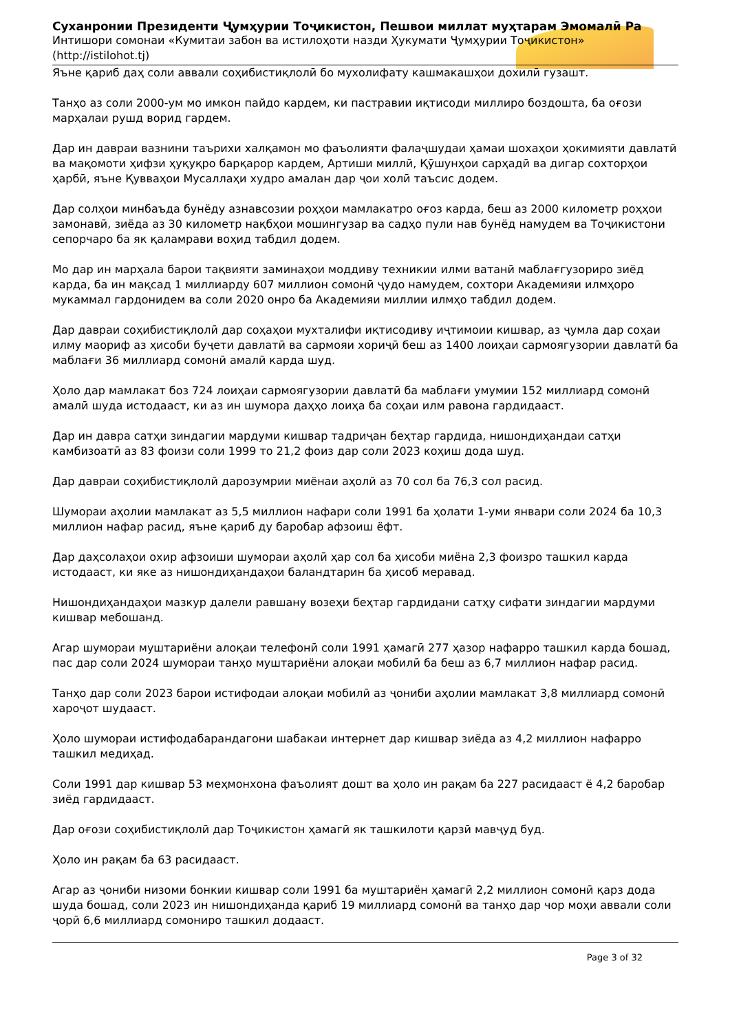Суханронии Президенти Ҷумҳурии Тоҷикистон, Пешвои миллат муҳтарам Эмомалӣ Ра
Интишори сомонаи «Кумитаи забон ва истилоҳоти назди Ҳукумати Ҷумҳурии Тоҷикистон»
(http://istilohot.tj)
Яъне қариб даҳ соли аввали соҳибистиқлолӣ бо мухолифату кашмакашҳои дохилӣ гузашт.
Танҳо аз соли 2000-ум мо имкон пайдо кардем, ки пастравии иқтисоди миллиро боздошта, ба оғози марҳалаи рушд ворид гардем.
Дар ин давраи вазнини таърихи халқамон мо фаъолияти фалаҷшудаи ҳамаи шохаҳои ҳокимияти давлатӣ ва мақомоти ҳифзи ҳуқуқро барқарор кардем, Артиши миллӣ, Қӯшунҳои сарҳадӣ ва дигар сохторҳои ҳарбӣ, яъне Қувваҳои Мусаллаҳи худро амалан дар ҷои холӣ таъсис додем.
Дар солҳои минбаъда бунёду азнавсозии роҳҳои мамлакатро оғоз карда, беш аз 2000 километр роҳҳои замонавӣ, зиёда аз 30 километр нақбҳои мошингузар ва садҳо пули нав бунёд намудем ва Тоҷикистони сепорчаро ба як қаламрави воҳид табдил додем.
Мо дар ин марҳала барои тақвияти заминаҳои моддиву техникии илми ватанӣ маблағгузориро зиёд карда, ба ин мақсад 1 миллиарду 607 миллион сомонӣ ҷудо намудем, сохтори Академияи илмҳоро мукаммал гардонидем ва соли 2020 онро ба Академияи миллии илмҳо табдил додем.
Дар давраи соҳибистиқлолӣ дар соҳаҳои мухталифи иқтисодиву иҷтимоии кишвар, аз ҷумла дар соҳаи илму маориф аз ҳисоби буҷети давлатӣ ва сармояи хориҷӣ беш аз 1400 лоиҳаи сармоягузории давлатӣ ба маблағи 36 миллиард сомонӣ амалӣ карда шуд.
Ҳоло дар мамлакат боз 724 лоиҳаи сармоягузории давлатӣ ба маблағи умумии 152 миллиард сомонӣ амалӣ шуда истодааст, ки аз ин шумора даҳҳо лоиҳа ба соҳаи илм равона гардидааст.
Дар ин давра сатҳи зиндагии мардуми кишвар тадриҷан беҳтар гардида, нишондиҳандаи сатҳи камбизоатӣ аз 83 фоизи соли 1999 то 21,2 фоиз дар соли 2023 коҳиш дода шуд.
Дар давраи соҳибистиқлолӣ дарозумрии миёнаи аҳолӣ аз 70 сол ба 76,3 сол расид.
Шумораи аҳолии мамлакат аз 5,5 миллион нафари соли 1991 ба ҳолати 1-уми январи соли 2024 ба 10,3 миллион нафар расид, яъне қариб ду баробар афзоиш ёфт.
Дар даҳсолаҳои охир афзоиши шумораи аҳолӣ ҳар сол ба ҳисоби миёна 2,3 фоизро ташкил карда истодааст, ки яке аз нишондиҳандаҳои баландтарин ба ҳисоб меравад.
Нишондиҳандаҳои мазкур далели равшану возеҳи беҳтар гардидани сатҳу сифати зиндагии мардуми кишвар мебошанд.
Агар шумораи муштариёни алоқаи телефонӣ соли 1991 ҳамагӣ 277 ҳазор нафарро ташкил карда бошад, пас дар соли 2024 шумораи танҳо муштариёни алоқаи мобилӣ ба беш аз 6,7 миллион нафар расид.
Танҳо дар соли 2023 барои истифодаи алоқаи мобилӣ аз ҷониби аҳолии мамлакат 3,8 миллиард сомонӣ хароҷот шудааст.
Ҳоло шумораи истифодабарандагони шабакаи интернет дар кишвар зиёда аз 4,2 миллион нафарро ташкил медиҳад.
Соли 1991 дар кишвар 53 меҳмонхона фаъолият дошт ва ҳоло ин рақам ба 227 расидааст ё 4,2 баробар зиёд гардидааст.
Дар оғози соҳибистиқлолӣ дар Тоҷикистон ҳамагӣ як ташкилоти қарзӣ мавҷуд буд.
Ҳоло ин рақам ба 63 расидааст.
Агар аз ҷониби низоми бонкии кишвар соли 1991 ба муштариён ҳамагӣ 2,2 миллион сомонӣ қарз дода шуда бошад, соли 2023 ин нишондиҳанда қариб 19 миллиард сомонӣ ва танҳо дар чор моҳи аввали соли ҷорӣ 6,6 миллиард сомониро ташкил додааст.
Page 3 of 32